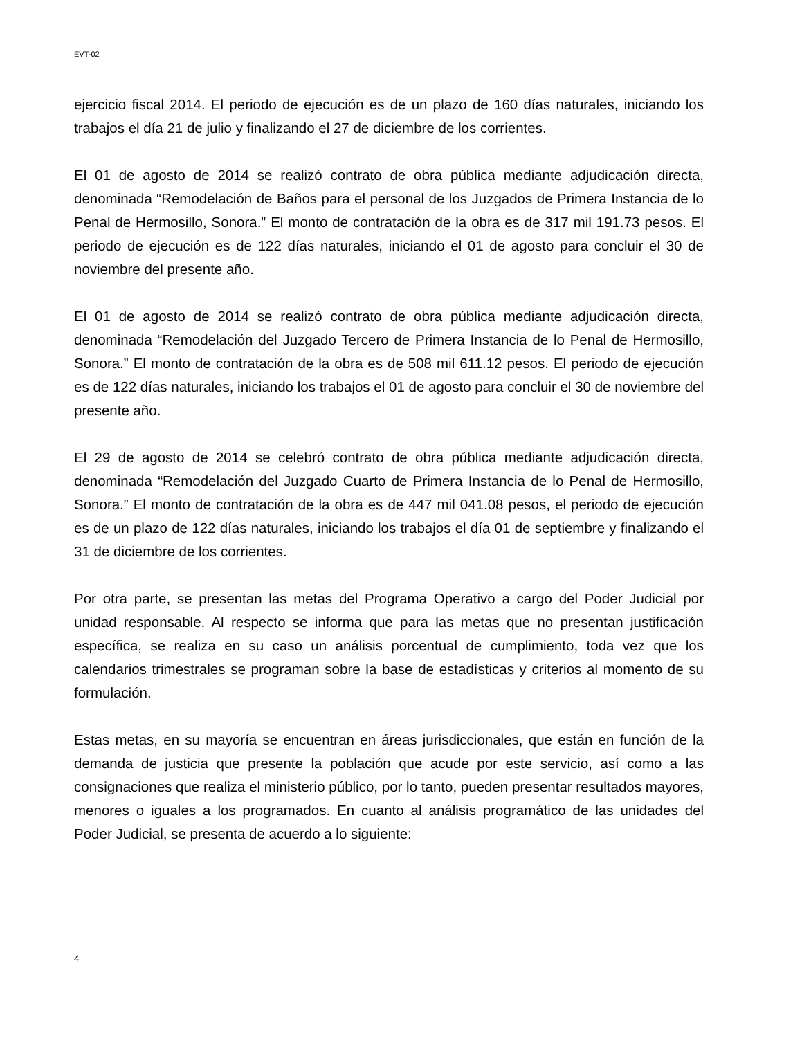EVT-02
ejercicio fiscal 2014. El periodo de ejecución es de un plazo de 160 días naturales, iniciando los trabajos el día 21 de julio y finalizando el 27 de diciembre de los corrientes.
El 01 de agosto de 2014 se realizó contrato de obra pública mediante adjudicación directa, denominada “Remodelación de Baños para el personal de los Juzgados de Primera Instancia de lo Penal de Hermosillo, Sonora.” El monto de contratación de la obra es de 317 mil 191.73 pesos. El periodo de ejecución es de 122 días naturales, iniciando el 01 de agosto para concluir el 30 de noviembre del presente año.
El 01 de agosto de 2014 se realizó contrato de obra pública mediante adjudicación directa, denominada “Remodelación del Juzgado Tercero de Primera Instancia de lo Penal de Hermosillo, Sonora.” El monto de contratación de la obra es de 508 mil 611.12 pesos. El periodo de ejecución es de 122 días naturales, iniciando los trabajos el 01 de agosto para concluir el 30 de noviembre del presente año.
El 29 de agosto de 2014 se celebró contrato de obra pública mediante adjudicación directa, denominada “Remodelación del Juzgado Cuarto de Primera Instancia de lo Penal de Hermosillo, Sonora.” El monto de contratación de la obra es de 447 mil 041.08 pesos, el periodo de ejecución es de un plazo de 122 días naturales, iniciando los trabajos el día 01 de septiembre y finalizando el 31 de diciembre de los corrientes.
Por otra parte, se presentan las metas del Programa Operativo a cargo del Poder Judicial por unidad responsable. Al respecto se informa que para las metas que no presentan justificación específica, se realiza en su caso un análisis porcentual de cumplimiento, toda vez que los calendarios trimestrales se programan sobre la base de estadísticas y criterios al momento de su formulación.
Estas metas, en su mayoría se encuentran en áreas jurisdiccionales, que están en función de la demanda de justicia que presente la población que acude por este servicio, así como a las consignaciones que realiza el ministerio público, por lo tanto, pueden presentar resultados mayores, menores o iguales a los programados. En cuanto al análisis programático de las unidades del Poder Judicial, se presenta de acuerdo a lo siguiente:
4